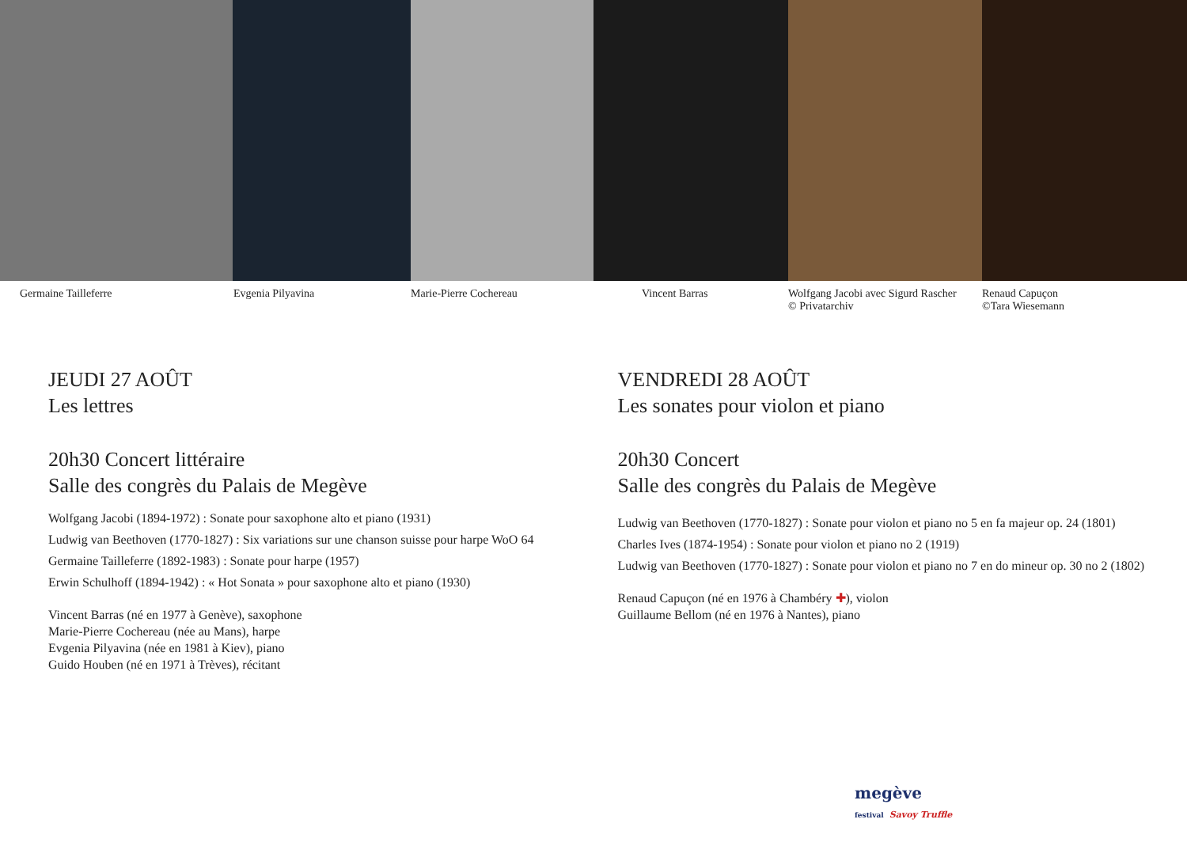Germaine Tailleferre Evgenia Pilyavina Marie-Pierre Cochereau Vincent Barras Wolfgang Jacobi avec Sigurd Rascher
© Privatarchiv
Renaud Capuçon
©Tara Wiesemann
JEUDI 27 AOÛT
Les lettres
20h30 Concert littéraire
Salle des congrès du Palais de Megève
Wolfgang Jacobi (1894-1972) : Sonate pour saxophone alto et piano (1931)
Ludwig van Beethoven (1770-1827) : Six variations sur une chanson suisse pour harpe WoO 64
Germaine Tailleferre (1892-1983) : Sonate pour harpe (1957)
Erwin Schulhoff (1894-1942) : « Hot Sonata » pour saxophone alto et piano (1930)
Vincent Barras (né en 1977 à Genève), saxophone
Marie-Pierre Cochereau (née au Mans), harpe
Evgenia Pilyavina (née en 1981 à Kiev), piano
Guido Houben (né en 1971 à Trèves), récitant
VENDREDI 28 AOÛT
Les sonates pour violon et piano
20h30 Concert
Salle des congrès du Palais de Megève
Ludwig van Beethoven (1770-1827) : Sonate pour violon et piano no 5 en fa majeur op. 24 (1801)
Charles Ives (1874-1954) : Sonate pour violon et piano no 2 (1919)
Ludwig van Beethoven (1770-1827) : Sonate pour violon et piano no 7 en do mineur op. 30 no 2 (1802)
Renaud Capuçon (né en 1976 à Chambéry ✚), violon
Guillaume Bellom (né en 1976 à Nantes), piano
megève
festival Savoy Truffle